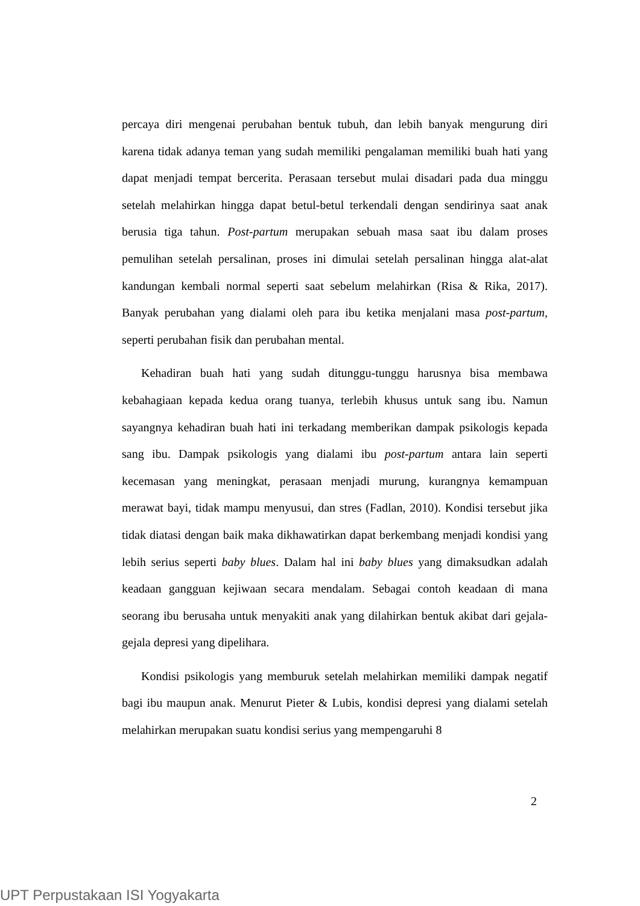percaya diri mengenai perubahan bentuk tubuh, dan lebih banyak mengurung diri karena tidak adanya teman yang sudah memiliki pengalaman memiliki buah hati yang dapat menjadi tempat bercerita. Perasaan tersebut mulai disadari pada dua minggu setelah melahirkan hingga dapat betul-betul terkendali dengan sendirinya saat anak berusia tiga tahun. Post-partum merupakan sebuah masa saat ibu dalam proses pemulihan setelah persalinan, proses ini dimulai setelah persalinan hingga alat-alat kandungan kembali normal seperti saat sebelum melahirkan (Risa & Rika, 2017). Banyak perubahan yang dialami oleh para ibu ketika menjalani masa post-partum, seperti perubahan fisik dan perubahan mental.
Kehadiran buah hati yang sudah ditunggu-tunggu harusnya bisa membawa kebahagiaan kepada kedua orang tuanya, terlebih khusus untuk sang ibu. Namun sayangnya kehadiran buah hati ini terkadang memberikan dampak psikologis kepada sang ibu. Dampak psikologis yang dialami ibu post-partum antara lain seperti kecemasan yang meningkat, perasaan menjadi murung, kurangnya kemampuan merawat bayi, tidak mampu menyusui, dan stres (Fadlan, 2010). Kondisi tersebut jika tidak diatasi dengan baik maka dikhawatirkan dapat berkembang menjadi kondisi yang lebih serius seperti baby blues. Dalam hal ini baby blues yang dimaksudkan adalah keadaan gangguan kejiwaan secara mendalam. Sebagai contoh keadaan di mana seorang ibu berusaha untuk menyakiti anak yang dilahirkan bentuk akibat dari gejala-gejala depresi yang dipelihara.
Kondisi psikologis yang memburuk setelah melahirkan memiliki dampak negatif bagi ibu maupun anak. Menurut Pieter & Lubis, kondisi depresi yang dialami setelah melahirkan merupakan suatu kondisi serius yang mempengaruhi 8
2
UPT Perpustakaan ISI Yogyakarta